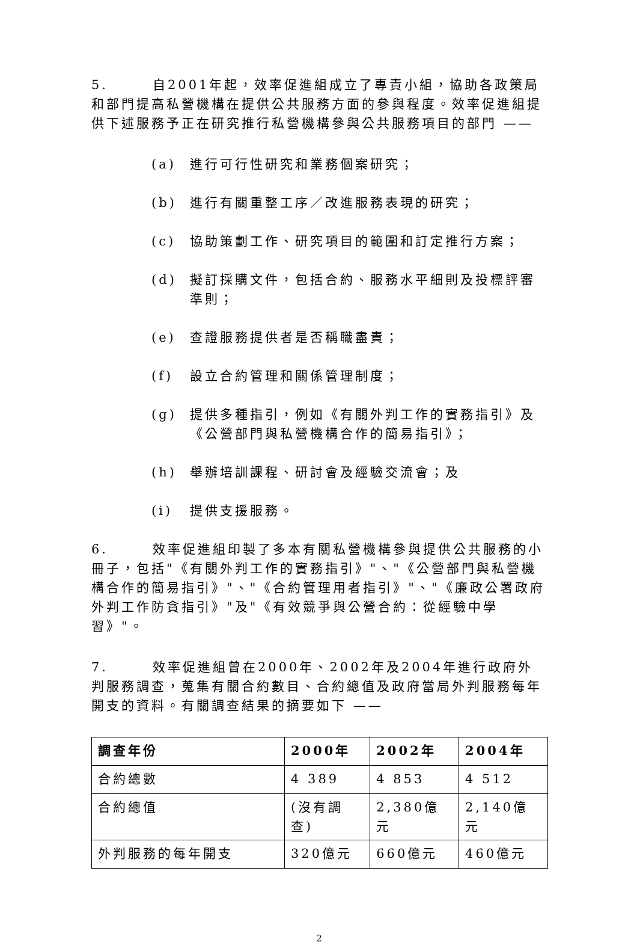5. 自2001年起，效率促進組成立了專責小組，協助各政策局和部門提高私營機構在提供公共服務方面的參與程度。效率促進組提供下述服務予正在研究推行私營機構參與公共服務項目的部門 ——
(a) 進行可行性研究和業務個案研究；
(b) 進行有關重整工序／改進服務表現的研究；
(c) 協助策劃工作、研究項目的範圍和訂定推行方案；
(d) 擬訂採購文件，包括合約、服務水平細則及投標評審準則；
(e) 查證服務提供者是否稱職盡責；
(f) 設立合約管理和關係管理制度；
(g) 提供多種指引，例如《有關外判工作的實務指引》及《公營部門與私營機構合作的簡易指引》；
(h) 舉辦培訓課程、研討會及經驗交流會；及
(i) 提供支援服務。
6. 效率促進組印製了多本有關私營機構參與提供公共服務的小冊子，包括"《有關外判工作的實務指引》"、"《公營部門與私營機構合作的簡易指引》"、"《合約管理用者指引》"、"《廉政公署政府外判工作防貪指引》"及"《有效競爭與公營合約：從經驗中學習》"。
7. 效率促進組曾在2000年、2002年及2004年進行政府外判服務調查，蒐集有關合約數目、合約總值及政府當局外判服務每年開支的資料。有關調查結果的摘要如下 ——
| 調查年份 | 2000年 | 2002年 | 2004年 |
| --- | --- | --- | --- |
| 合約總數 | 4 389 | 4 853 | 4 512 |
| 合約總值 | (沒有調查) | 2,380億元 | 2,140億元 |
| 外判服務的每年開支 | 320億元 | 660億元 | 460億元 |
2